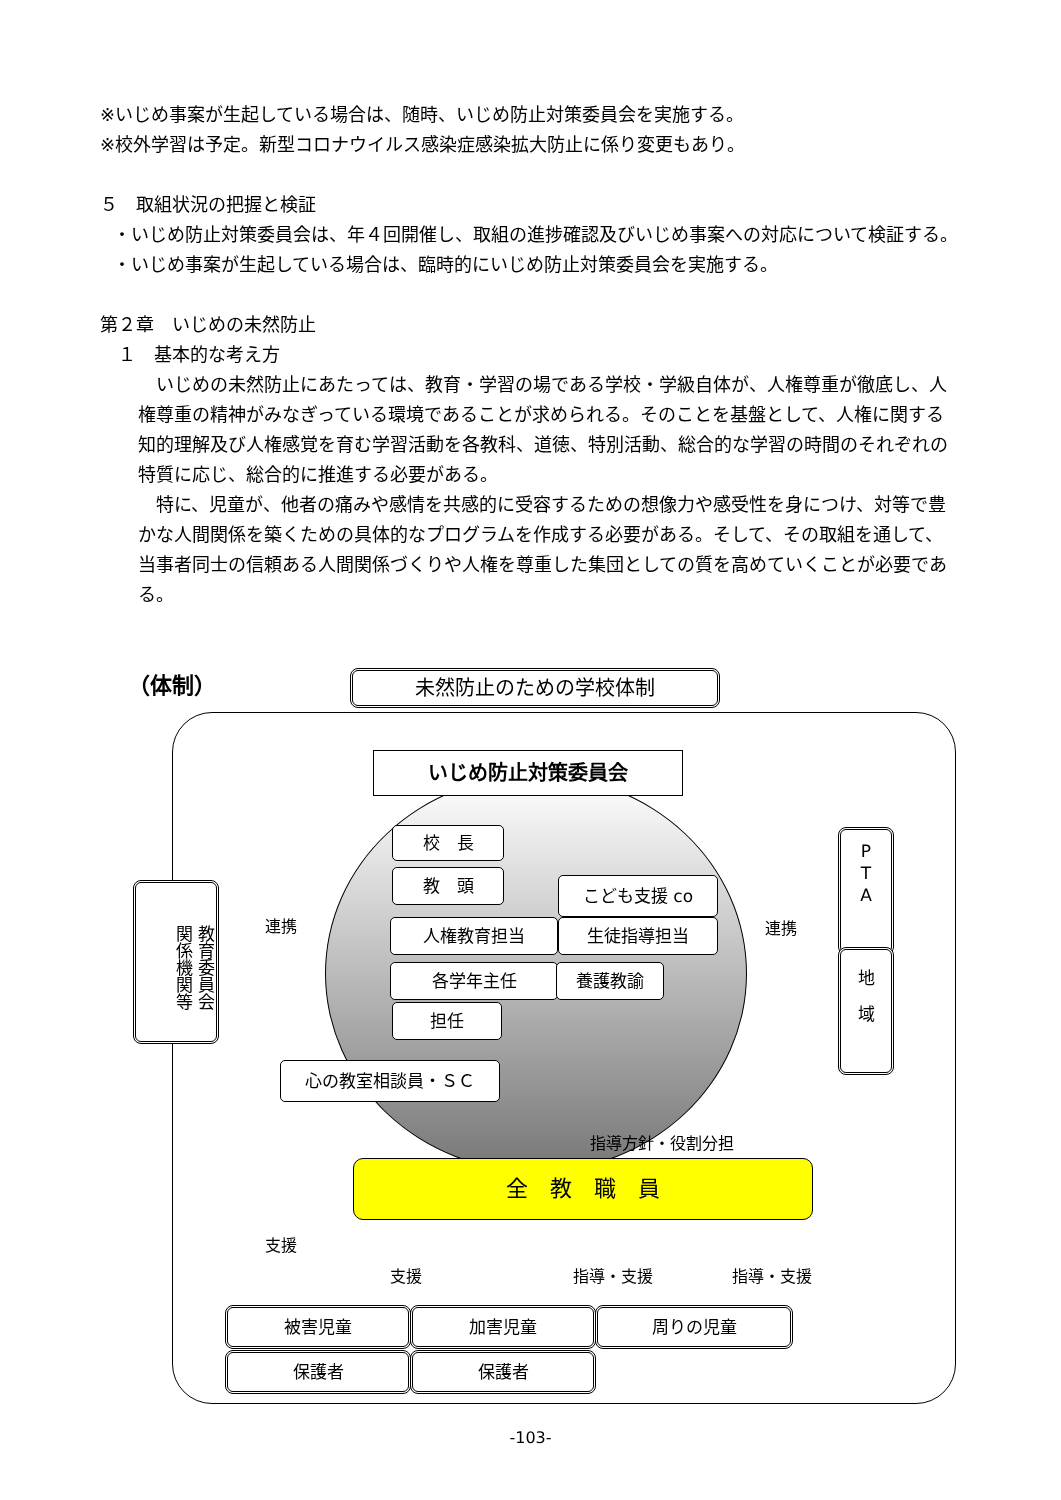※いじめ事案が生起している場合は、随時、いじめ防止対策委員会を実施する。
※校外学習は予定。新型コロナウイルス感染症感染拡大防止に係り変更もあり。
５　取組状況の把握と検証
・いじめ防止対策委員会は、年４回開催し、取組の進捗確認及びいじめ事案への対応について検証する。
・いじめ事案が生起している場合は、臨時的にいじめ防止対策委員会を実施する。
第２章　いじめの未然防止
　１　基本的な考え方
　いじめの未然防止にあたっては、教育・学習の場である学校・学級自体が、人権尊重が徹底し、人権尊重の精神がみなぎっている環境であることが求められる。そのことを基盤として、人権に関する知的理解及び人権感覚を育む学習活動を各教科、道徳、特別活動、総合的な学習の時間のそれぞれの特質に応じ、総合的に推進する必要がある。
　特に、児童が、他者の痛みや感情を共感的に受容するための想像力や感受性を身につけ、対等で豊かな人間関係を築くための具体的なプログラムを作成する必要がある。そして、その取組を通して、当事者同士の信頼ある人間関係づくりや人権を尊重した集団としての質を高めていくことが必要である。
（体制） 未然防止のための学校体制
いじめ防止対策委員会
教育委員会
関係機関等
連携
校　長
教　頭 こども支援 co
人権教育担当 生徒指導担当
各学年主任 養護教諭
担任
連携
P
T
A
地
域
心の教室相談員・ＳＣ
指導方針・役割分担
全　教　職　員
支援
支援 指導・支援 指導・支援
被害児童 加害児童 周りの児童
保護者 保護者
-103-